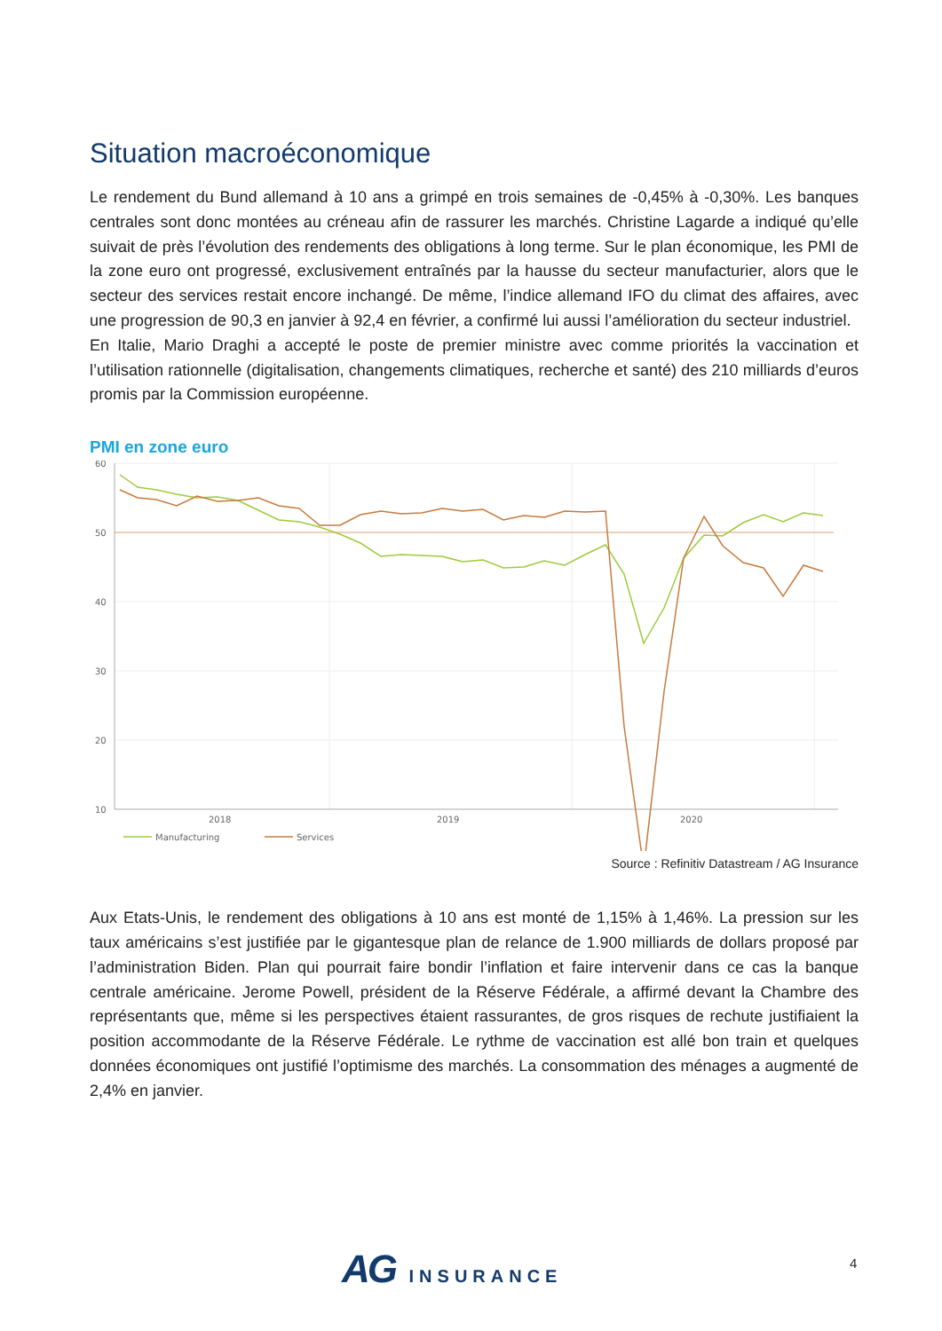Situation macroéconomique
Le rendement du Bund allemand à 10 ans a grimpé en trois semaines de -0,45% à -0,30%. Les banques centrales sont donc montées au créneau afin de rassurer les marchés. Christine Lagarde a indiqué qu’elle suivait de près l’évolution des rendements des obligations à long terme. Sur le plan économique, les PMI de la zone euro ont progressé, exclusivement entraînés par la hausse du secteur manufacturier, alors que le secteur des services restait encore inchangé. De même, l’indice allemand IFO du climat des affaires, avec une progression de 90,3 en janvier à 92,4 en février, a confirmé lui aussi l’amélioration du secteur industriel.
En Italie, Mario Draghi a accepté le poste de premier ministre avec comme priorités la vaccination et l’utilisation rationnelle (digitalisation, changements climatiques, recherche et santé) des 210 milliards d’euros promis par la Commission européenne.
PMI en zone euro
60
50
40
30
20
10
2018
2019
2020
Manufacturing
Services
Source : Refinitiv Datastream / AG Insurance
Aux Etats-Unis, le rendement des obligations à 10 ans est monté de 1,15% à 1,46%. La pression sur les taux américains s’est justifiée par le gigantesque plan de relance de 1.900 milliards de dollars proposé par l’administration Biden. Plan qui pourrait faire bondir l’inflation et faire intervenir dans ce cas la banque centrale américaine. Jerome Powell, président de la Réserve Fédérale, a affirmé devant la Chambre des représentants que, même si les perspectives étaient rassurantes, de gros risques de rechute justifiaient la position accommodante de la Réserve Fédérale. Le rythme de vaccination est allé bon train et quelques données économiques ont justifié l’optimisme des marchés. La consommation des ménages a augmenté de 2,4% en janvier.
AG INSURANCE 4